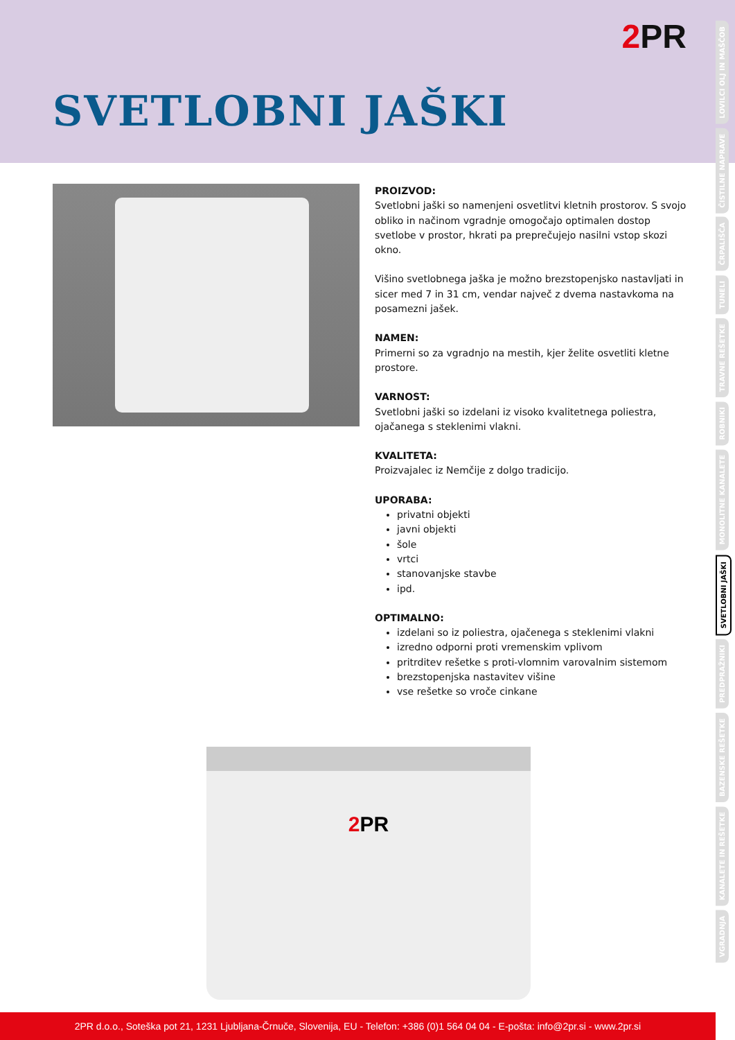2 PR
SVETLOBNI JAŠKI
PROIZVOD:
Svetlobni jaški so namenjeni osvetlitvi kletnih prostorov. S svojo obliko in načinom vgradnje omogočajo optimalen dostop svetlobe v prostor, hkrati pa preprečujejo nasilni vstop skozi okno.
Višino svetlobnega jaška je možno brezstopenjsko nastavljati in sicer med 7 in 31 cm, vendar največ z dvema nastavkoma na posamezni jašek.
NAMEN:
Primerni so za vgradnjo na mestih, kjer želite osvetliti kletne prostore.
VARNOST:
Svetlobni jaški so izdelani iz visoko kvalitetnega poliestra, ojačanega s steklenimi vlakni.
KVALITETA:
Proizvajalec iz Nemčije z dolgo tradicijo.
UPORABA:
privatni objekti
javni objekti
šole
vrtci
stanovanjske stavbe
ipd.
OPTIMALNO:
izdelani so iz poliestra, ojačenega s steklenimi vlakni
izredno odporni proti vremenskim vplivom
pritrditev rešetke s proti-vlomnim varovalnim sistemom
brezstopenjska nastavitev višine
vse rešetke so vroče cinkane
2 PR
LOVILCI OLJ IN MAŠČOB
ČISTILNE NAPRAVE
ČRPALIŠČA
TUNELI
TRAVNE REŠETKE
ROBNIKI
MONOLITNE KANALETE
SVETLOBNI JAŠKI
PREDPRAŽNIKI
BAZENSKE REŠETKE
KANALETE IN REŠETKE
VGRADNJA
2PR d.o.o., Soteška pot 21, 1231 Ljubljana-Črnuče, Slovenija, EU - Telefon: +386 (0)1 564 04 04 - E-pošta: info@2pr.si - www.2pr.si